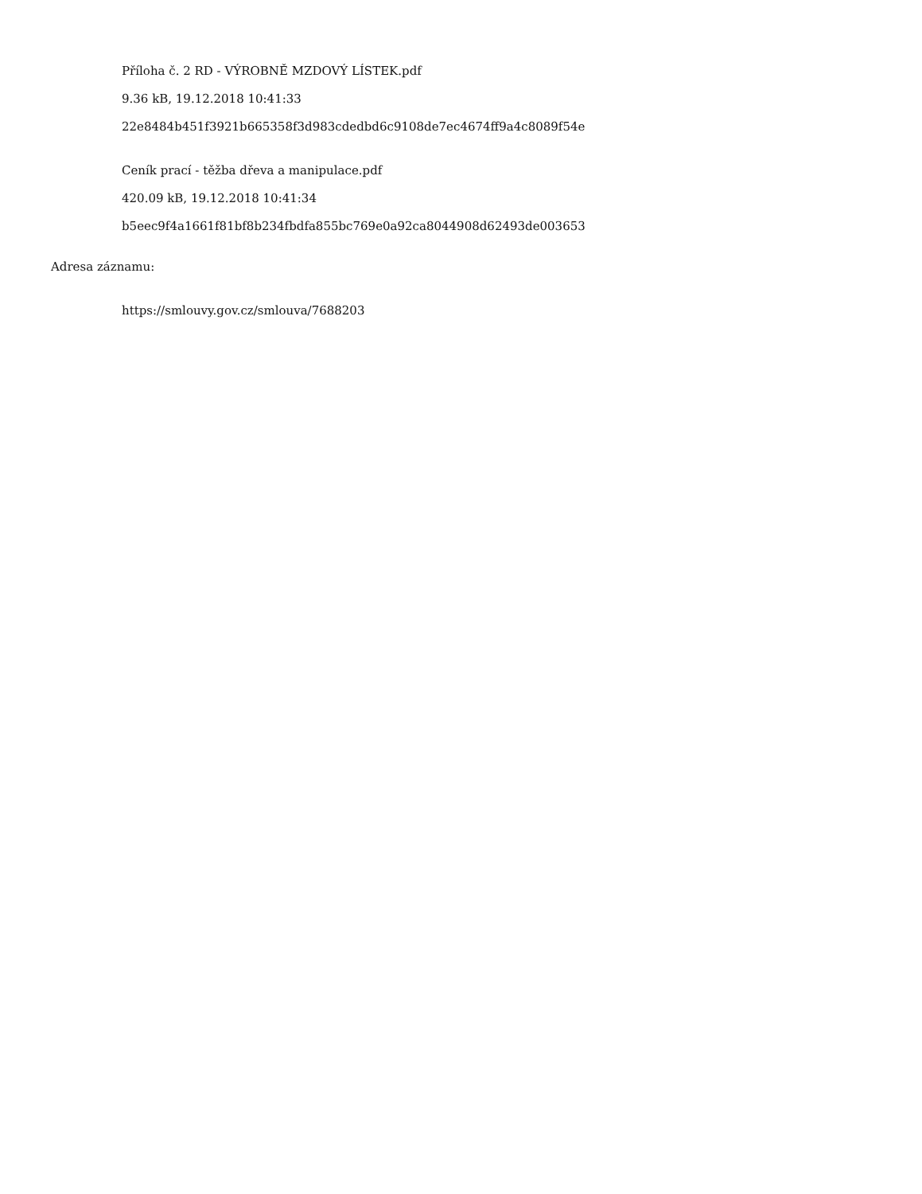Příloha č. 2 RD - VÝROBNĚ MZDOVÝ LÍSTEK.pdf
9.36 kB, 19.12.2018 10:41:33
22e8484b451f3921b665358f3d983cdedbd6c9108de7ec4674ff9a4c8089f54e
Ceník prací - těžba dřeva a manipulace.pdf
420.09 kB, 19.12.2018 10:41:34
b5eec9f4a1661f81bf8b234fbdfa855bc769e0a92ca8044908d62493de003653
Adresa záznamu:
https://smlouvy.gov.cz/smlouva/7688203